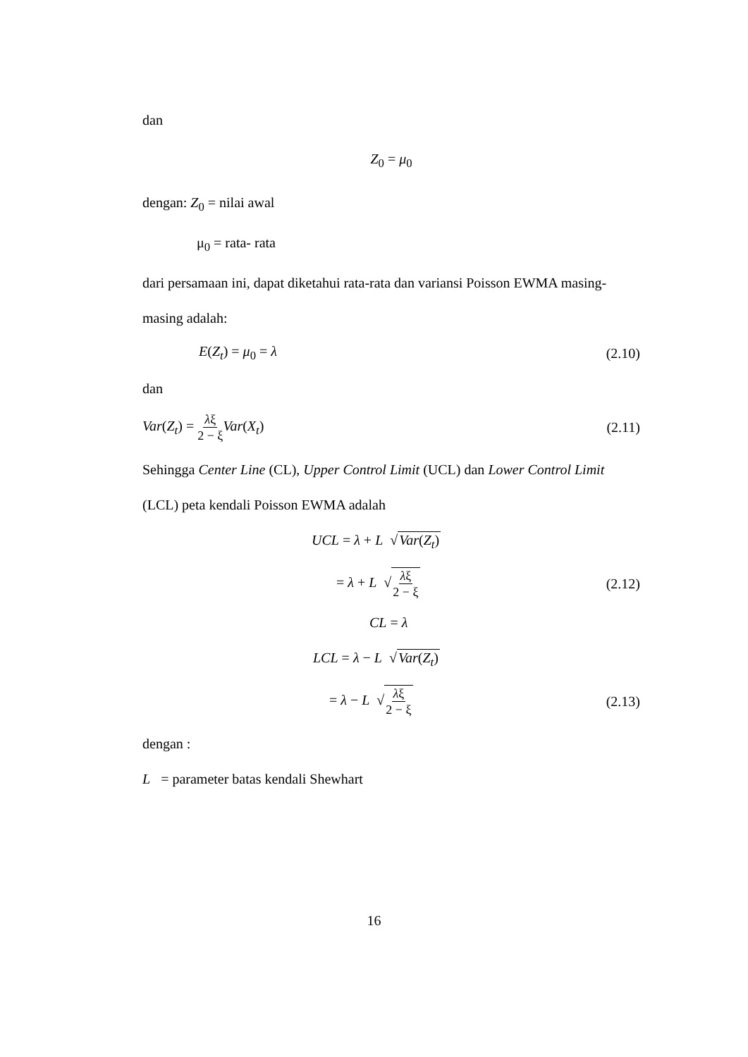dan
Z<sub>0</sub> = μ<sub>0</sub>
dengan: Z<sub>0</sub> = nilai awal
μ<sub>0</sub> = rata- rata
dari persamaan ini, dapat diketahui rata-rata dan variansi Poisson EWMA masing-
masing adalah:
E(Z<sub>t</sub>) = μ<sub>0</sub> = λ (2.10)
dan
Var(Z<sub>t</sub>) = λξ 2 − ξ Var(X<sub>t</sub>) (2.11)
Sehingga Center Line (CL), Upper Control Limit (UCL) dan Lower Control Limit
(LCL) peta kendali Poisson EWMA adalah
UCL = λ + L √Var(Z<sub>t</sub>)
= λ + L √λξ 2 − ξ (2.12)
CL = λ
LCL = λ − L √Var(Z<sub>t</sub>)
= λ − L √λξ 2 − ξ (2.13)
dengan :
L = parameter batas kendali Shewhart
16